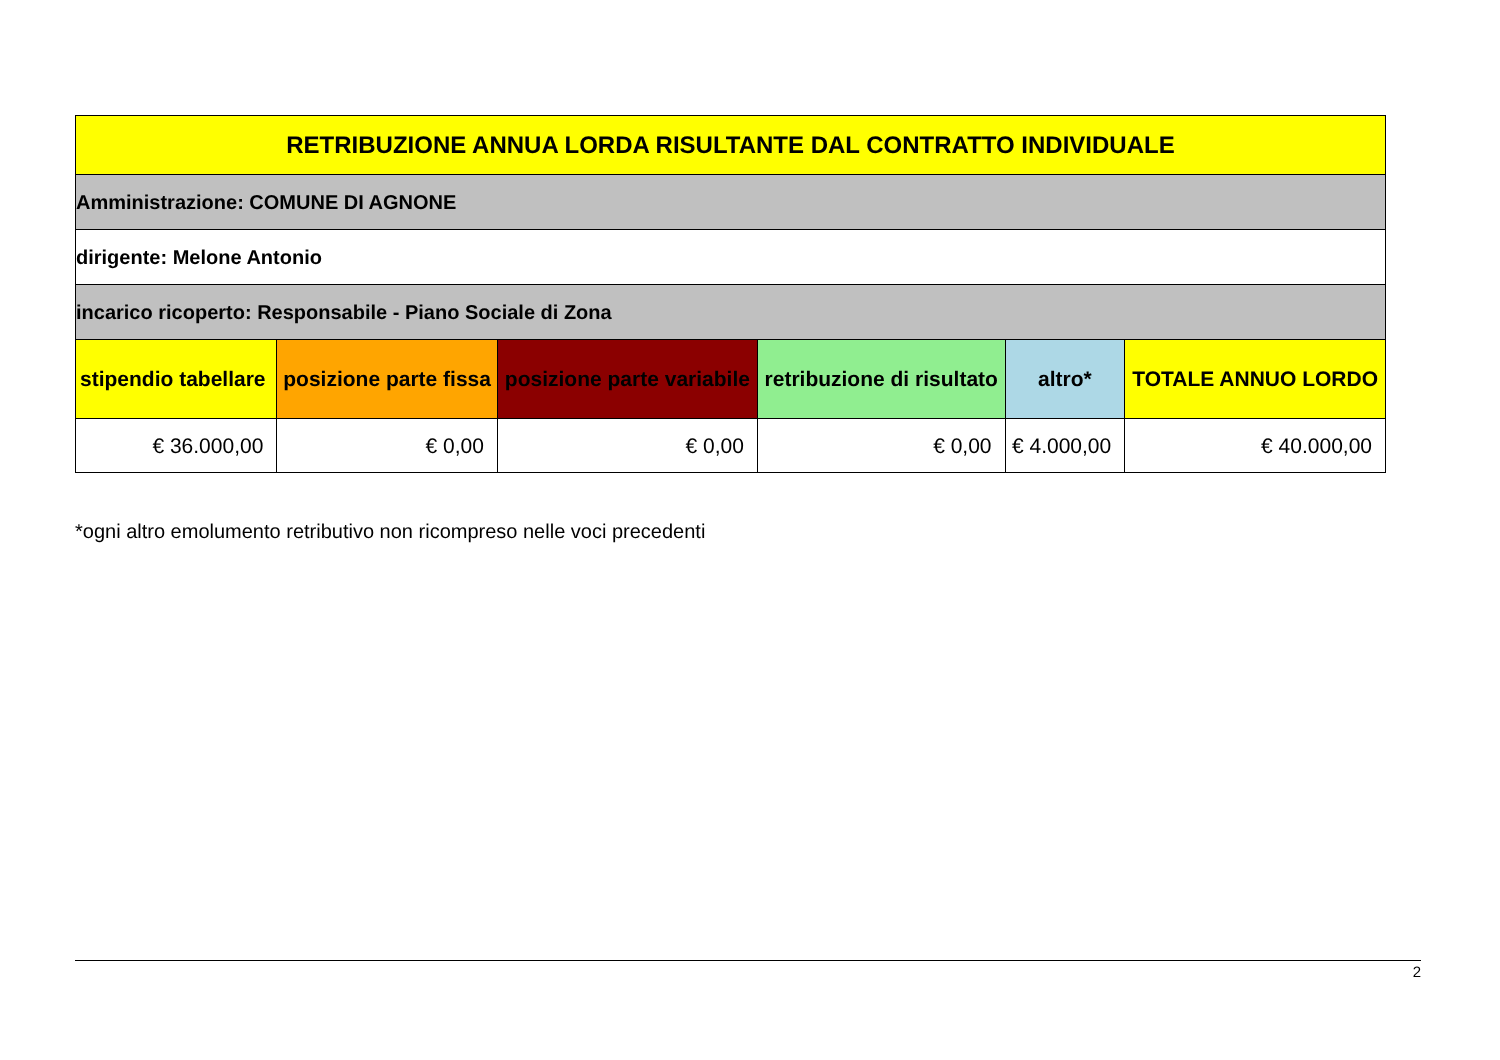| RETRIBUZIONE ANNUA LORDA RISULTANTE DAL CONTRATTO INDIVIDUALE | | | | | |
| Amministrazione: COMUNE DI AGNONE | | | | | |
| dirigente: Melone Antonio | | | | | |
| incarico ricoperto: Responsabile - Piano Sociale di Zona | | | | | |
| stipendio tabellare | posizione parte fissa | posizione parte variabile | retribuzione di risultato | altro* | TOTALE ANNUO LORDO |
| € 36.000,00 | € 0,00 | € 0,00 | € 0,00 | € 4.000,00 | € 40.000,00 |
*ogni altro emolumento retributivo non ricompreso nelle voci precedenti
2